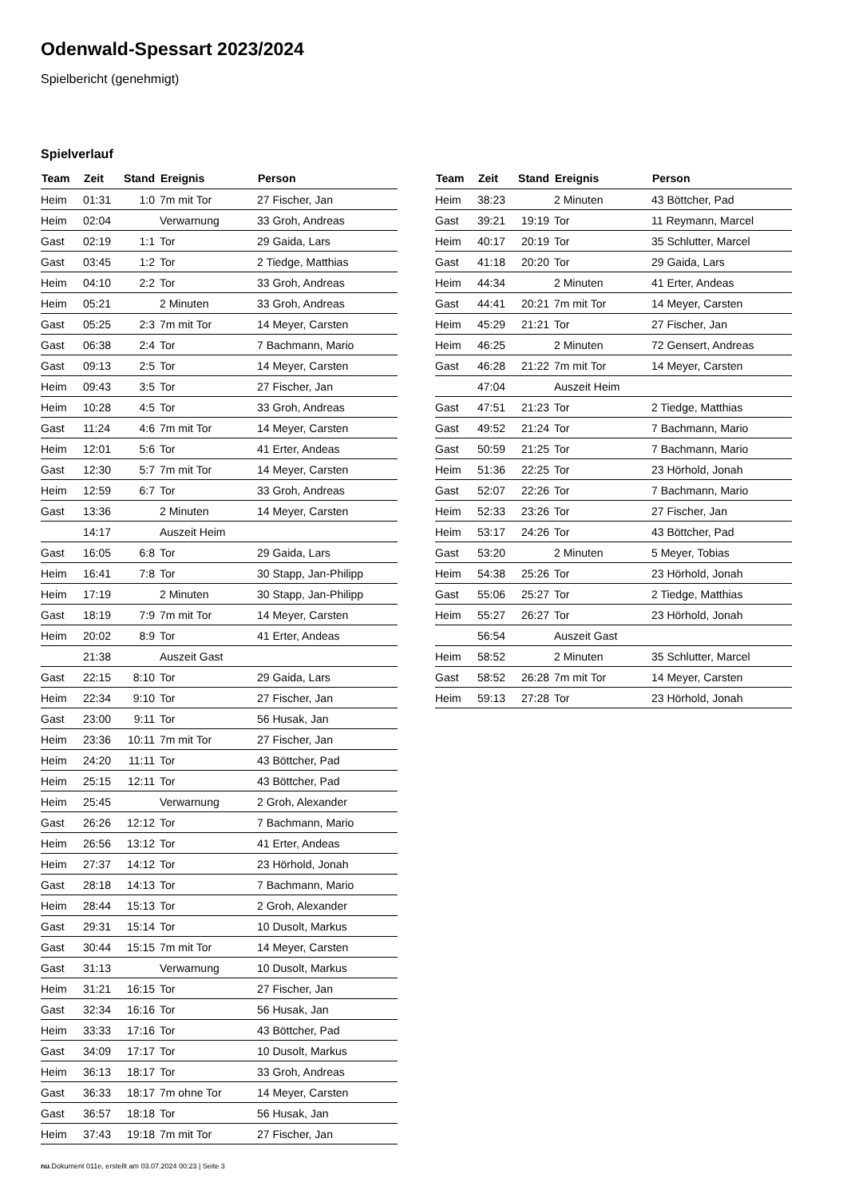Odenwald-Spessart 2023/2024
Spielbericht (genehmigt)
Spielverlauf
| Team | Zeit | Stand | Ereignis | Person |
| --- | --- | --- | --- | --- |
| Heim | 01:31 | 1:0 | 7m mit Tor | 27 Fischer, Jan |
| Heim | 02:04 | | Verwarnung | 33 Groh, Andreas |
| Gast | 02:19 | 1:1 | Tor | 29 Gaida, Lars |
| Gast | 03:45 | 1:2 | Tor | 2 Tiedge, Matthias |
| Heim | 04:10 | 2:2 | Tor | 33 Groh, Andreas |
| Heim | 05:21 | | 2 Minuten | 33 Groh, Andreas |
| Gast | 05:25 | 2:3 | 7m mit Tor | 14 Meyer, Carsten |
| Gast | 06:38 | 2:4 | Tor | 7 Bachmann, Mario |
| Gast | 09:13 | 2:5 | Tor | 14 Meyer, Carsten |
| Heim | 09:43 | 3:5 | Tor | 27 Fischer, Jan |
| Heim | 10:28 | 4:5 | Tor | 33 Groh, Andreas |
| Gast | 11:24 | 4:6 | 7m mit Tor | 14 Meyer, Carsten |
| Heim | 12:01 | 5:6 | Tor | 41 Erter, Andeas |
| Gast | 12:30 | 5:7 | 7m mit Tor | 14 Meyer, Carsten |
| Heim | 12:59 | 6:7 | Tor | 33 Groh, Andreas |
| Gast | 13:36 | | 2 Minuten | 14 Meyer, Carsten |
| | 14:17 | | Auszeit Heim | |
| Gast | 16:05 | 6:8 | Tor | 29 Gaida, Lars |
| Heim | 16:41 | 7:8 | Tor | 30 Stapp, Jan-Philipp |
| Heim | 17:19 | | 2 Minuten | 30 Stapp, Jan-Philipp |
| Gast | 18:19 | 7:9 | 7m mit Tor | 14 Meyer, Carsten |
| Heim | 20:02 | 8:9 | Tor | 41 Erter, Andeas |
| | 21:38 | | Auszeit Gast | |
| Gast | 22:15 | 8:10 | Tor | 29 Gaida, Lars |
| Heim | 22:34 | 9:10 | Tor | 27 Fischer, Jan |
| Gast | 23:00 | 9:11 | Tor | 56 Husak, Jan |
| Heim | 23:36 | 10:11 | 7m mit Tor | 27 Fischer, Jan |
| Heim | 24:20 | 11:11 | Tor | 43 Böttcher, Pad |
| Heim | 25:15 | 12:11 | Tor | 43 Böttcher, Pad |
| Heim | 25:45 | | Verwarnung | 2 Groh, Alexander |
| Gast | 26:26 | 12:12 | Tor | 7 Bachmann, Mario |
| Heim | 26:56 | 13:12 | Tor | 41 Erter, Andeas |
| Heim | 27:37 | 14:12 | Tor | 23 Hörhold, Jonah |
| Gast | 28:18 | 14:13 | Tor | 7 Bachmann, Mario |
| Heim | 28:44 | 15:13 | Tor | 2 Groh, Alexander |
| Gast | 29:31 | 15:14 | Tor | 10 Dusolt, Markus |
| Gast | 30:44 | 15:15 | 7m mit Tor | 14 Meyer, Carsten |
| Gast | 31:13 | | Verwarnung | 10 Dusolt, Markus |
| Heim | 31:21 | 16:15 | Tor | 27 Fischer, Jan |
| Gast | 32:34 | 16:16 | Tor | 56 Husak, Jan |
| Heim | 33:33 | 17:16 | Tor | 43 Böttcher, Pad |
| Gast | 34:09 | 17:17 | Tor | 10 Dusolt, Markus |
| Heim | 36:13 | 18:17 | Tor | 33 Groh, Andreas |
| Gast | 36:33 | 18:17 | 7m ohne Tor | 14 Meyer, Carsten |
| Gast | 36:57 | 18:18 | Tor | 56 Husak, Jan |
| Heim | 37:43 | 19:18 | 7m mit Tor | 27 Fischer, Jan |
| Team | Zeit | Stand | Ereignis | Person |
| --- | --- | --- | --- | --- |
| Heim | 38:23 | | 2 Minuten | 43 Böttcher, Pad |
| Gast | 39:21 | 19:19 | Tor | 11 Reymann, Marcel |
| Heim | 40:17 | 20:19 | Tor | 35 Schlutter, Marcel |
| Gast | 41:18 | 20:20 | Tor | 29 Gaida, Lars |
| Heim | 44:34 | | 2 Minuten | 41 Erter, Andeas |
| Gast | 44:41 | 20:21 | 7m mit Tor | 14 Meyer, Carsten |
| Heim | 45:29 | 21:21 | Tor | 27 Fischer, Jan |
| Heim | 46:25 | | 2 Minuten | 72 Gensert, Andreas |
| Gast | 46:28 | 21:22 | 7m mit Tor | 14 Meyer, Carsten |
| | 47:04 | | Auszeit Heim | |
| Gast | 47:51 | 21:23 | Tor | 2 Tiedge, Matthias |
| Gast | 49:52 | 21:24 | Tor | 7 Bachmann, Mario |
| Gast | 50:59 | 21:25 | Tor | 7 Bachmann, Mario |
| Heim | 51:36 | 22:25 | Tor | 23 Hörhold, Jonah |
| Gast | 52:07 | 22:26 | Tor | 7 Bachmann, Mario |
| Heim | 52:33 | 23:26 | Tor | 27 Fischer, Jan |
| Heim | 53:17 | 24:26 | Tor | 43 Böttcher, Pad |
| Gast | 53:20 | | 2 Minuten | 5 Meyer, Tobias |
| Heim | 54:38 | 25:26 | Tor | 23 Hörhold, Jonah |
| Gast | 55:06 | 25:27 | Tor | 2 Tiedge, Matthias |
| Heim | 55:27 | 26:27 | Tor | 23 Hörhold, Jonah |
| | 56:54 | | Auszeit Gast | |
| Heim | 58:52 | | 2 Minuten | 35 Schlutter, Marcel |
| Gast | 58:52 | 26:28 | 7m mit Tor | 14 Meyer, Carsten |
| Heim | 59:13 | 27:28 | Tor | 23 Hörhold, Jonah |
nu.Dokument 011e, erstellt am 03.07.2024 00:23 | Seite 3